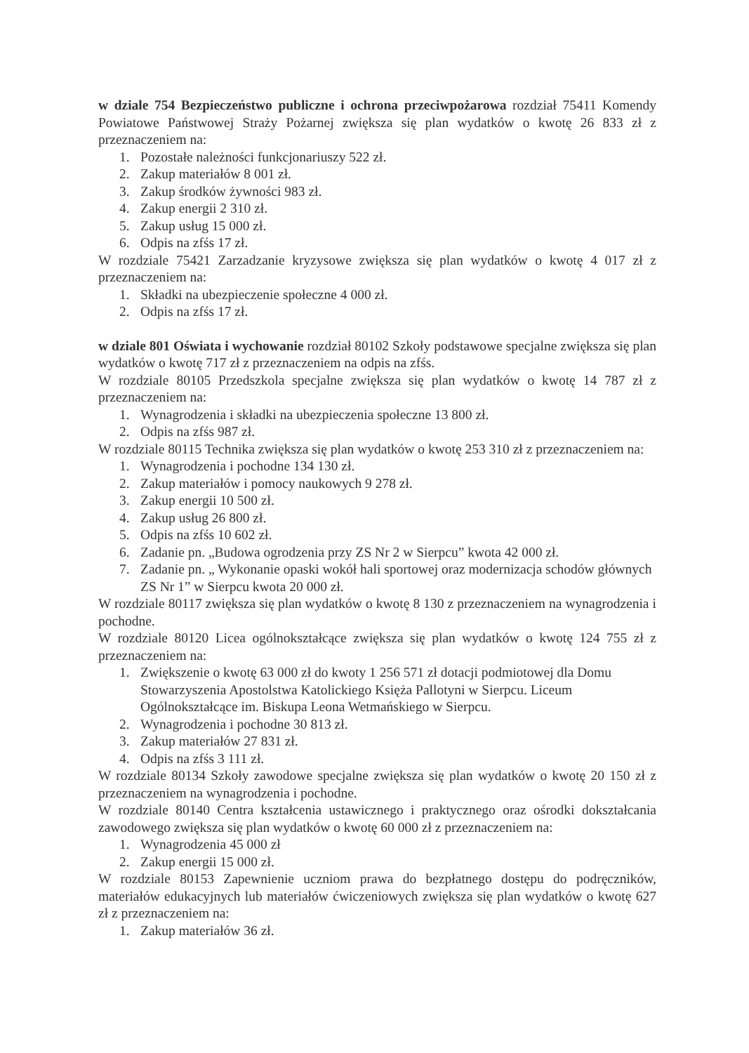w dziale 754 Bezpieczeństwo publiczne i ochrona przeciwpożarowa rozdział 75411 Komendy Powiatowe Państwowej Straży Pożarnej zwiększa się plan wydatków o kwotę 26 833 zł z przeznaczeniem na:
1. Pozostałe należności funkcjonariuszy 522 zł.
2. Zakup materiałów 8 001 zł.
3. Zakup środków żywności 983 zł.
4. Zakup energii 2 310 zł.
5. Zakup usług 15 000 zł.
6. Odpis na zfśs 17 zł.
W rozdziale 75421 Zarzadzanie kryzysowe zwiększa się plan wydatków o kwotę 4 017 zł z przeznaczeniem na:
1. Składki na ubezpieczenie społeczne 4 000 zł.
2. Odpis na zfśs 17 zł.
w dziale 801 Oświata i wychowanie rozdział 80102 Szkoły podstawowe specjalne zwiększa się plan wydatków o kwotę 717 zł z przeznaczeniem na odpis na zfśs.
W rozdziale 80105 Przedszkola specjalne zwiększa się plan wydatków o kwotę 14 787 zł z przeznaczeniem na:
1. Wynagrodzenia i składki na ubezpieczenia społeczne 13 800 zł.
2. Odpis na zfśs 987 zł.
W rozdziale 80115 Technika zwiększa się plan wydatków o kwotę 253 310 zł z przeznaczeniem na:
1. Wynagrodzenia i pochodne 134 130 zł.
2. Zakup materiałów i pomocy naukowych 9 278 zł.
3. Zakup energii 10 500 zł.
4. Zakup usług 26 800 zł.
5. Odpis na zfśs 10 602 zł.
6. Zadanie pn. „Budowa ogrodzenia przy ZS Nr 2 w Sierpcu” kwota 42 000 zł.
7. Zadanie pn. „ Wykonanie opaski wokół hali sportowej oraz modernizacja schodów głównych ZS Nr 1” w Sierpcu kwota 20 000 zł.
W rozdziale 80117 zwiększa się plan wydatków o kwotę 8 130 z przeznaczeniem na wynagrodzenia i pochodne.
W rozdziale 80120 Licea ogólnokształcące zwiększa się plan wydatków o kwotę 124 755 zł z przeznaczeniem na:
1. Zwiększenie o kwotę 63 000 zł do kwoty 1 256 571 zł dotacji podmiotowej dla Domu Stowarzyszenia Apostolstwa Katolickiego Księża Pallotyni w Sierpcu. Liceum Ogólnokształcące im. Biskupa Leona Wetmańskiego w Sierpcu.
2. Wynagrodzenia i pochodne 30 813 zł.
3. Zakup materiałów 27 831 zł.
4. Odpis na zfśs 3 111 zł.
W rozdziale 80134 Szkoły zawodowe specjalne zwiększa się plan wydatków o kwotę 20 150 zł z przeznaczeniem na wynagrodzenia i pochodne.
W rozdziale 80140 Centra kształcenia ustawicznego i praktycznego oraz ośrodki dokształcania zawodowego zwiększa się plan wydatków o kwotę 60 000 zł z przeznaczeniem na:
1. Wynagrodzenia 45 000 zł
2. Zakup energii 15 000 zł.
W rozdziale 80153 Zapewnienie uczniom prawa do bezpłatnego dostępu do podręczników, materiałów edukacyjnych lub materiałów ćwiczeniowych zwiększa się plan wydatków o kwotę 627 zł z przeznaczeniem na:
1. Zakup materiałów 36 zł.